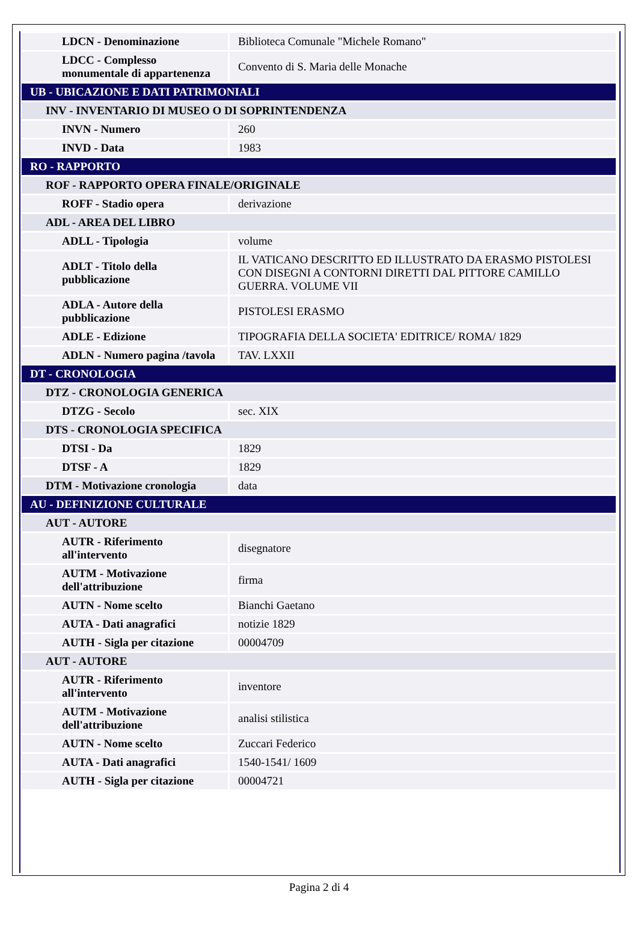| LDCN - Denominazione | Biblioteca Comunale "Michele Romano" |
| LDCC - Complesso monumentale di appartenenza | Convento di S. Maria delle Monache |
| UB - UBICAZIONE E DATI PATRIMONIALI | |
| INV - INVENTARIO DI MUSEO O DI SOPRINTENDENZA | |
| INVN - Numero | 260 |
| INVD - Data | 1983 |
| RO - RAPPORTO | |
| ROF - RAPPORTO OPERA FINALE/ORIGINALE | |
| ROFF - Stadio opera | derivazione |
| ADL - AREA DEL LIBRO | |
| ADLL - Tipologia | volume |
| ADLT - Titolo della pubblicazione | IL VATICANO DESCRITTO ED ILLUSTRATO DA ERASMO PISTOLESI CON DISEGNI A CONTORNI DIRETTI DAL PITTORE CAMILLO GUERRA. VOLUME VII |
| ADLA - Autore della pubblicazione | PISTOLESI ERASMO |
| ADLE - Edizione | TIPOGRAFIA DELLA SOCIETA' EDITRICE/ ROMA/ 1829 |
| ADLN - Numero pagina /tavola | TAV. LXXII |
| DT - CRONOLOGIA | |
| DTZ - CRONOLOGIA GENERICA | |
| DTZG - Secolo | sec. XIX |
| DTS - CRONOLOGIA SPECIFICA | |
| DTSI - Da | 1829 |
| DTSF - A | 1829 |
| DTM - Motivazione cronologia | data |
| AU - DEFINIZIONE CULTURALE | |
| AUT - AUTORE | |
| AUTR - Riferimento all'intervento | disegnatore |
| AUTM - Motivazione dell'attribuzione | firma |
| AUTN - Nome scelto | Bianchi Gaetano |
| AUTA - Dati anagrafici | notizie 1829 |
| AUTH - Sigla per citazione | 00004709 |
| AUT - AUTORE | |
| AUTR - Riferimento all'intervento | inventore |
| AUTM - Motivazione dell'attribuzione | analisi stilistica |
| AUTN - Nome scelto | Zuccari Federico |
| AUTA - Dati anagrafici | 1540-1541/ 1609 |
| AUTH - Sigla per citazione | 00004721 |
Pagina 2 di 4